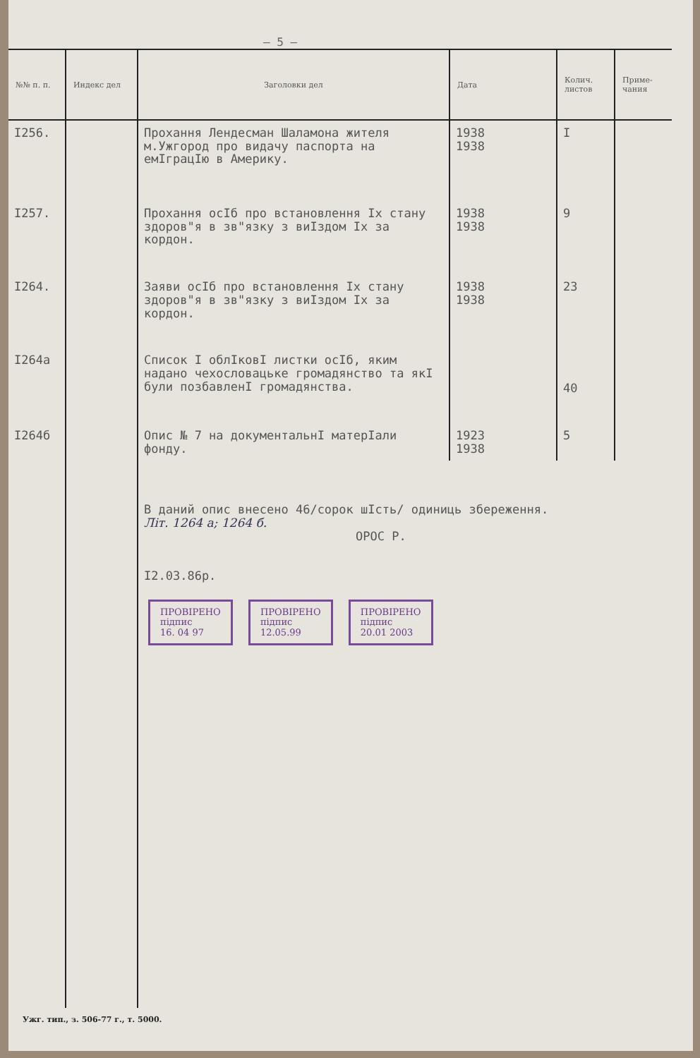– 5 –
| №№ п. п. | Индекс дел | Заголовки дел | Дата | Колич. листов | Приме-чания |
| --- | --- | --- | --- | --- | --- |
| I256. | | Прохання Лендесман Шаламона жителя м.Ужгород про видачу паспорта на емIграцIю в Америку. | 1938 1938 | I | |
| I257. | | Прохання осIб про встановлення Iх стану здоров"я в зв"язку з виIздом Iх за кордон. | 1938 1938 | 9 | |
| I264. | | Заяви осIб про встановлення Iх стану здоров"я в зв"язку з виIздом Iх за кордон. | 1938 1938 | 23 | |
| I264а | | Список I облIковI листки осIб, яким надано чехословацьке громадянство та якI були позбавленI громадянства. | | 40 | |
| I264б | | Опис № 7 на документальнI матерIали фонду. | 1923 1938 | 5 | |
| | | В даний опис внесено 46/сорок шIсть/ одиниць збереження. Літ. 1264 а; 1264 б. ОРОС Р. I2.03.86р. ПРОВІРЕНО підпис 16. 04 97 ПРОВІРЕНО підпис 12.05.99 ПРОВІРЕНО підпис 20.01 2003 | | | |
Ужг. тип., з. 506-77 г., т. 5000.